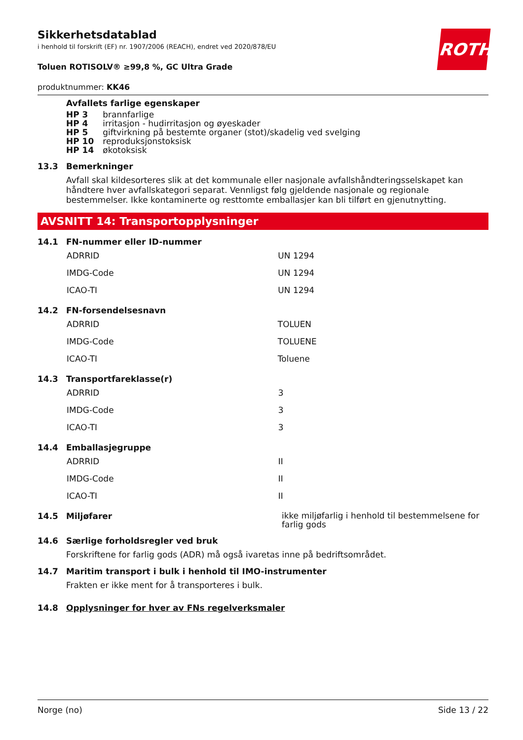ROTH
Sikkerhetsdatablad
i henhold til forskrift (EF) nr. 1907/2006 (REACH), endret ved 2020/878/EU
Toluen ROTISOLV® ≥99,8 %, GC Ultra Grade
produktnummer: KK46
Avfallets farlige egenskaper
| HP 3 | brannfarlige |
| HP 4 | irritasjon - hudirritasjon og øyeskader |
| HP 5 | giftvirkning på bestemte organer (stot)/skadelig ved svelging |
| HP 10 | reproduksjonstoksisk |
| HP 14 | økotoksisk |
13.3 Bemerkninger
Avfall skal kildesorteres slik at det kommunale eller nasjonale avfallshåndteringsselskapet kan håndtere hver avfallskategori separat. Vennligst følg gjeldende nasjonale og regionale bestemmelser. Ikke kontaminerte og resttomte emballasjer kan bli tilført en gjenutnytting.
AVSNITT 14: Transportopplysninger
14.1 FN-nummer eller ID-nummer
| ADRRID | UN 1294 |
| IMDG-Code | UN 1294 |
| ICAO-TI | UN 1294 |
14.2 FN-forsendelsesnavn
| ADRRID | TOLUEN |
| IMDG-Code | TOLUENE |
| ICAO-TI | Toluene |
14.3 Transportfareklasse(r)
| ADRRID | 3 |
| IMDG-Code | 3 |
| ICAO-TI | 3 |
14.4 Emballasjegruppe
| ADRRID | II |
| IMDG-Code | II |
| ICAO-TI | II |
14.5 Miljøfarer ikke miljøfarlig i henhold til bestemmelsene for farlig gods
14.6 Særlige forholdsregler ved bruk
Forskriftene for farlig gods (ADR) må også ivaretas inne på bedriftsområdet.
14.7 Maritim transport i bulk i henhold til IMO-instrumenter
Frakten er ikke ment for å transporteres i bulk.
14.8 Opplysninger for hver av FNs regelverksmaler
Norge (no) Side 13 / 22